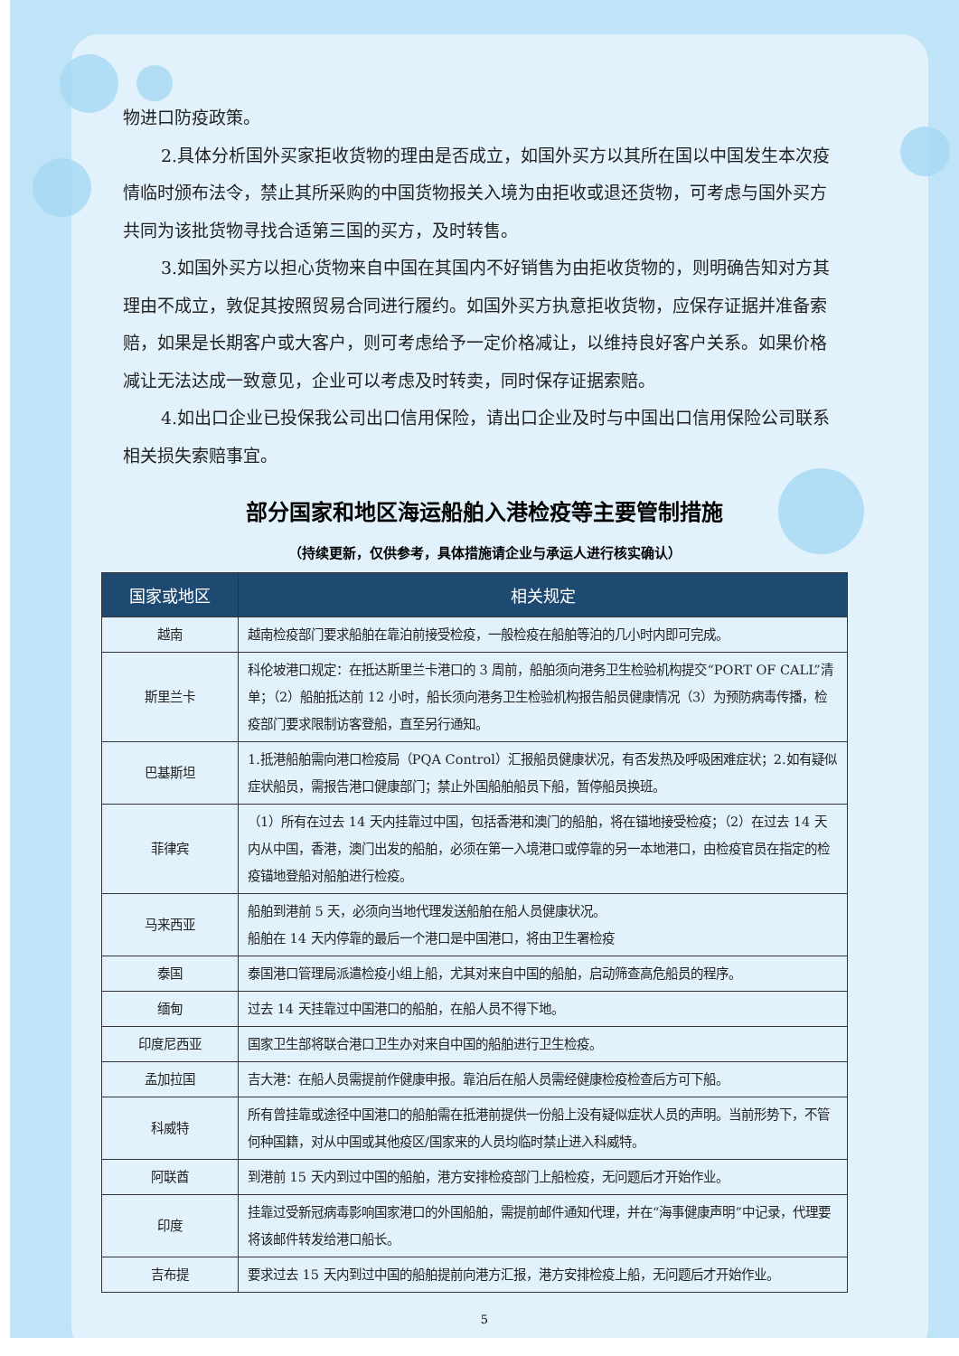物进口防疫政策。
2.具体分析国外买家拒收货物的理由是否成立，如国外买方以其所在国以中国发生本次疫情临时颁布法令，禁止其所采购的中国货物报关入境为由拒收或退还货物，可考虑与国外买方共同为该批货物寻找合适第三国的买方，及时转售。
3.如国外买方以担心货物来自中国在其国内不好销售为由拒收货物的，则明确告知对方其理由不成立，敦促其按照贸易合同进行履约。如国外买方执意拒收货物，应保存证据并准备索赔，如果是长期客户或大客户，则可考虑给予一定价格减让，以维持良好客户关系。如果价格减让无法达成一致意见，企业可以考虑及时转卖，同时保存证据索赔。
4.如出口企业已投保我公司出口信用保险，请出口企业及时与中国出口信用保险公司联系相关损失索赔事宜。
部分国家和地区海运船舶入港检疫等主要管制措施
（持续更新，仅供参考，具体措施请企业与承运人进行核实确认）
| 国家或地区 | 相关规定 |
| --- | --- |
| 越南 | 越南检疫部门要求船舶在靠泊前接受检疫，一般检疫在船舶等泊的几小时内即可完成。 |
| 斯里兰卡 | 科伦坡港口规定：在抵达斯里兰卡港口的 3 周前，船舶须向港务卫生检验机构提交“PORT OF CALL”清单；（2）船舶抵达前 12 小时，船长须向港务卫生检验机构报告船员健康情况（3）为预防病毒传播，检疫部门要求限制访客登船，直至另行通知。 |
| 巴基斯坦 | 1.抵港船舶需向港口检疫局（PQA Control）汇报船员健康状况，有否发热及呼吸困难症状；2.如有疑似症状船员，需报告港口健康部门；禁止外国船舶船员下船，暂停船员换班。 |
| 菲律宾 | （1）所有在过去 14 天内挂靠过中国，包括香港和澳门的船舶，将在锚地接受检疫；（2）在过去 14 天内从中国，香港，澳门出发的船舶，必须在第一入境港口或停靠的另一本地港口，由检疫官员在指定的检疫锚地登船对船舶进行检疫。 |
| 马来西亚 | 船舶到港前 5 天，必须向当地代理发送船舶在船人员健康状况。 船舶在 14 天内停靠的最后一个港口是中国港口，将由卫生署检疫 |
| 泰国 | 泰国港口管理局派遣检疫小组上船，尤其对来自中国的船舶，启动筛查高危船员的程序。 |
| 缅甸 | 过去 14 天挂靠过中国港口的船舶，在船人员不得下地。 |
| 印度尼西亚 | 国家卫生部将联合港口卫生办对来自中国的船舶进行卫生检疫。 |
| 孟加拉国 | 吉大港：在船人员需提前作健康申报。靠泊后在船人员需经健康检疫检查后方可下船。 |
| 科威特 | 所有曾挂靠或途径中国港口的船舶需在抵港前提供一份船上没有疑似症状人员的声明。当前形势下，不管何种国籍，对从中国或其他疫区/国家来的人员均临时禁止进入科威特。 |
| 阿联酋 | 到港前 15 天内到过中国的船舶，港方安排检疫部门上船检疫，无问题后才开始作业。 |
| 印度 | 挂靠过受新冠病毒影响国家港口的外国船舶，需提前邮件通知代理，并在“海事健康声明”中记录，代理要将该邮件转发给港口船长。 |
| 吉布提 | 要求过去 15 天内到过中国的船舶提前向港方汇报，港方安排检疫上船，无问题后才开始作业。 |
5